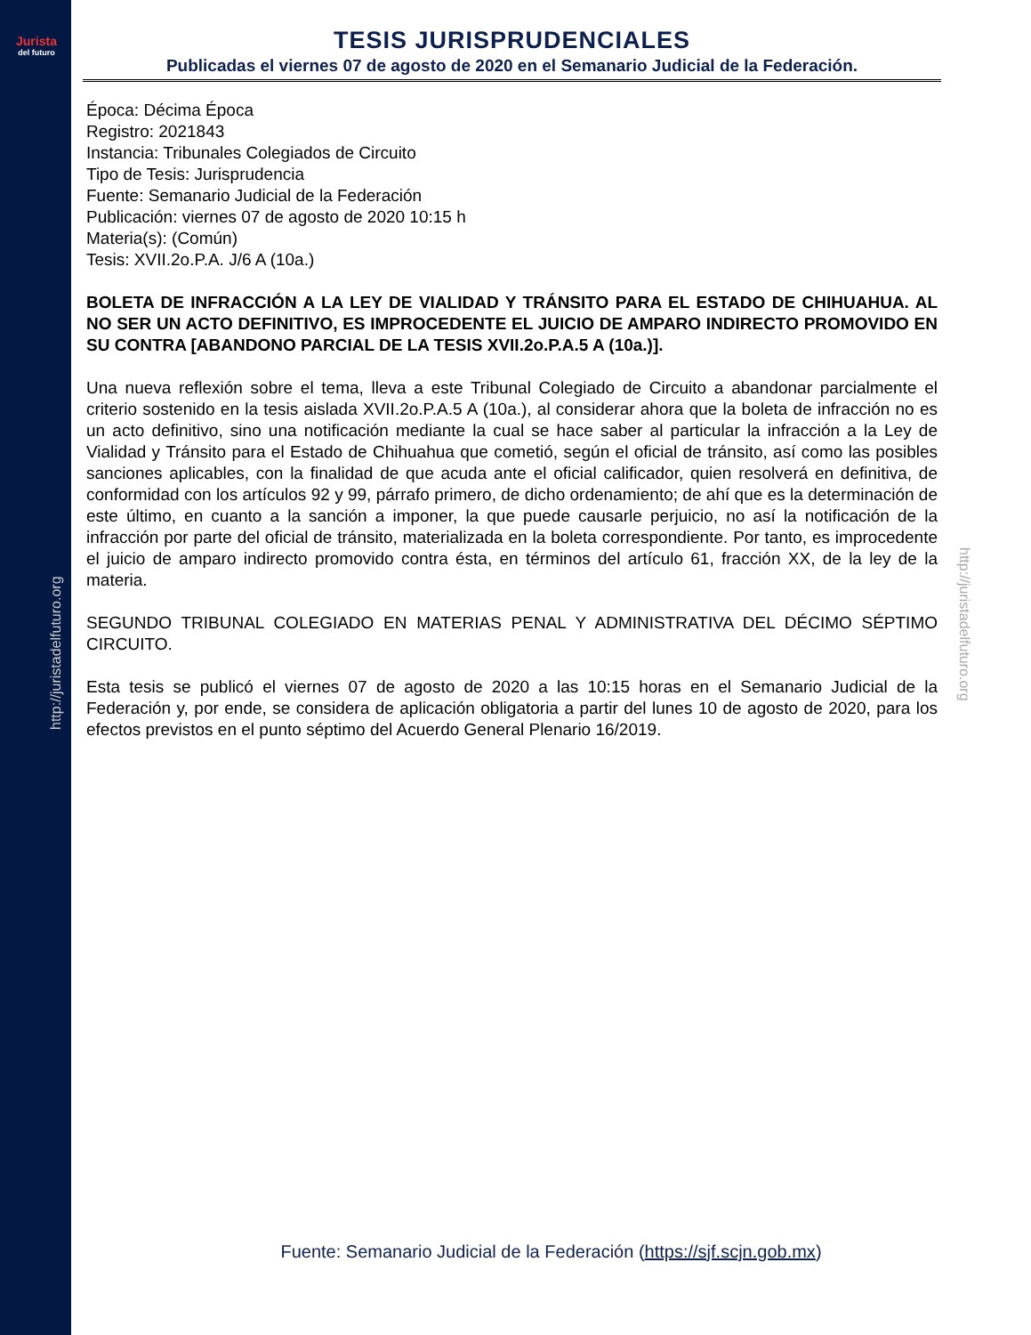Jurista
del futuro
http://juristadelfuturo.org
http://juristadelfuturo.org
TESIS JURISPRUDENCIALES
Publicadas el viernes 07 de agosto de 2020 en el Semanario Judicial de la Federación.
Época: Décima Época
Registro: 2021843
Instancia: Tribunales Colegiados de Circuito
Tipo de Tesis: Jurisprudencia
Fuente: Semanario Judicial de la Federación
Publicación: viernes 07 de agosto de 2020 10:15 h
Materia(s): (Común)
Tesis: XVII.2o.P.A. J/6 A (10a.)
BOLETA DE INFRACCIÓN A LA LEY DE VIALIDAD Y TRÁNSITO PARA EL ESTADO DE CHIHUAHUA. AL NO SER UN ACTO DEFINITIVO, ES IMPROCEDENTE EL JUICIO DE AMPARO INDIRECTO PROMOVIDO EN SU CONTRA [ABANDONO PARCIAL DE LA TESIS XVII.2o.P.A.5 A (10a.)].
Una nueva reflexión sobre el tema, lleva a este Tribunal Colegiado de Circuito a abandonar parcialmente el criterio sostenido en la tesis aislada XVII.2o.P.A.5 A (10a.), al considerar ahora que la boleta de infracción no es un acto definitivo, sino una notificación mediante la cual se hace saber al particular la infracción a la Ley de Vialidad y Tránsito para el Estado de Chihuahua que cometió, según el oficial de tránsito, así como las posibles sanciones aplicables, con la finalidad de que acuda ante el oficial calificador, quien resolverá en definitiva, de conformidad con los artículos 92 y 99, párrafo primero, de dicho ordenamiento; de ahí que es la determinación de este último, en cuanto a la sanción a imponer, la que puede causarle perjuicio, no así la notificación de la infracción por parte del oficial de tránsito, materializada en la boleta correspondiente. Por tanto, es improcedente el juicio de amparo indirecto promovido contra ésta, en términos del artículo 61, fracción XX, de la ley de la materia.
SEGUNDO TRIBUNAL COLEGIADO EN MATERIAS PENAL Y ADMINISTRATIVA DEL DÉCIMO SÉPTIMO CIRCUITO.
Esta tesis se publicó el viernes 07 de agosto de 2020 a las 10:15 horas en el Semanario Judicial de la Federación y, por ende, se considera de aplicación obligatoria a partir del lunes 10 de agosto de 2020, para los efectos previstos en el punto séptimo del Acuerdo General Plenario 16/2019.
Fuente: Semanario Judicial de la Federación (https://sjf.scjn.gob.mx)